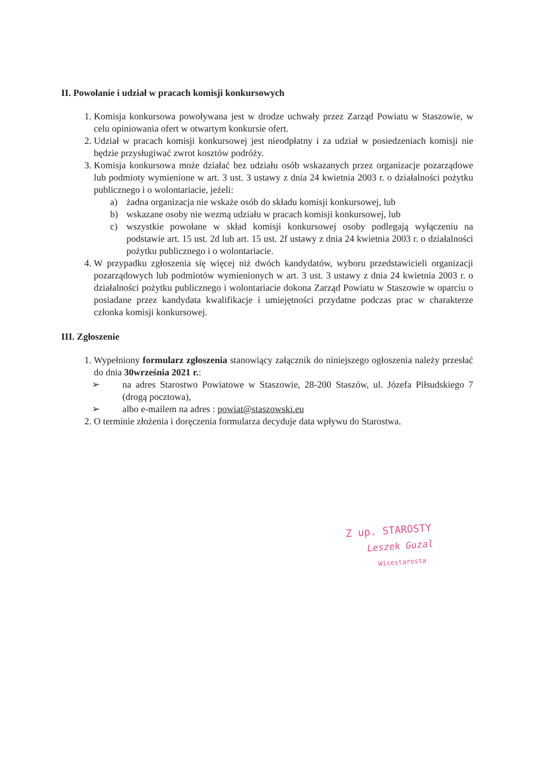II. Powołanie i udział w pracach komisji konkursowych
1. Komisja konkursowa powoływana jest w drodze uchwały przez Zarząd Powiatu w Staszowie, w celu opiniowania ofert w otwartym konkursie ofert.
2. Udział w pracach komisji konkursowej jest nieodpłatny i za udział w posiedzeniach komisji nie będzie przysługiwać zwrot kosztów podróży.
3. Komisja konkursowa może działać bez udziału osób wskazanych przez organizacje pozarządowe lub podmioty wymienione w art. 3 ust. 3 ustawy z dnia 24 kwietnia 2003 r. o działalności pożytku publicznego i o wolontariacie, jeżeli:
a) żadna organizacja nie wskaże osób do składu komisji konkursowej, lub
b) wskazane osoby nie wezmą udziału w pracach komisji konkursowej, lub
c) wszystkie powołane w skład komisji konkursowej osoby podlegają wyłączeniu na podstawie art. 15 ust. 2d lub art. 15 ust. 2f ustawy z dnia 24 kwietnia 2003 r. o działalności pożytku publicznego i o wolontariacie.
4. W przypadku zgłoszenia się więcej niż dwóch kandydatów, wyboru przedstawicieli organizacji pozarządowych lub podmiotów wymienionych w art. 3 ust. 3 ustawy z dnia 24 kwietnia 2003 r. o działalności pożytku publicznego i wolontariacie dokona Zarząd Powiatu w Staszowie w oparciu o posiadane przez kandydata kwalifikacje i umiejętności przydatne podczas prac w charakterze członka komisji konkursowej.
III. Zgłoszenie
1. Wypełniony formularz zgłoszenia stanowiący załącznik do niniejszego ogłoszenia należy przesłać do dnia 30września 2021 r.:
➢ na adres Starostwo Powiatowe w Staszowie, 28-200 Staszów, ul. Józefa Piłsudskiego 7 (drogą pocztowa),
➢ albo e-mailem na adres : powiat@staszowski.eu
2. O terminie złożenia i doręczenia formularza decyduje data wpływu do Starostwa.
Z up. STAROSTY
Leszek Guzal
Wicestarosta